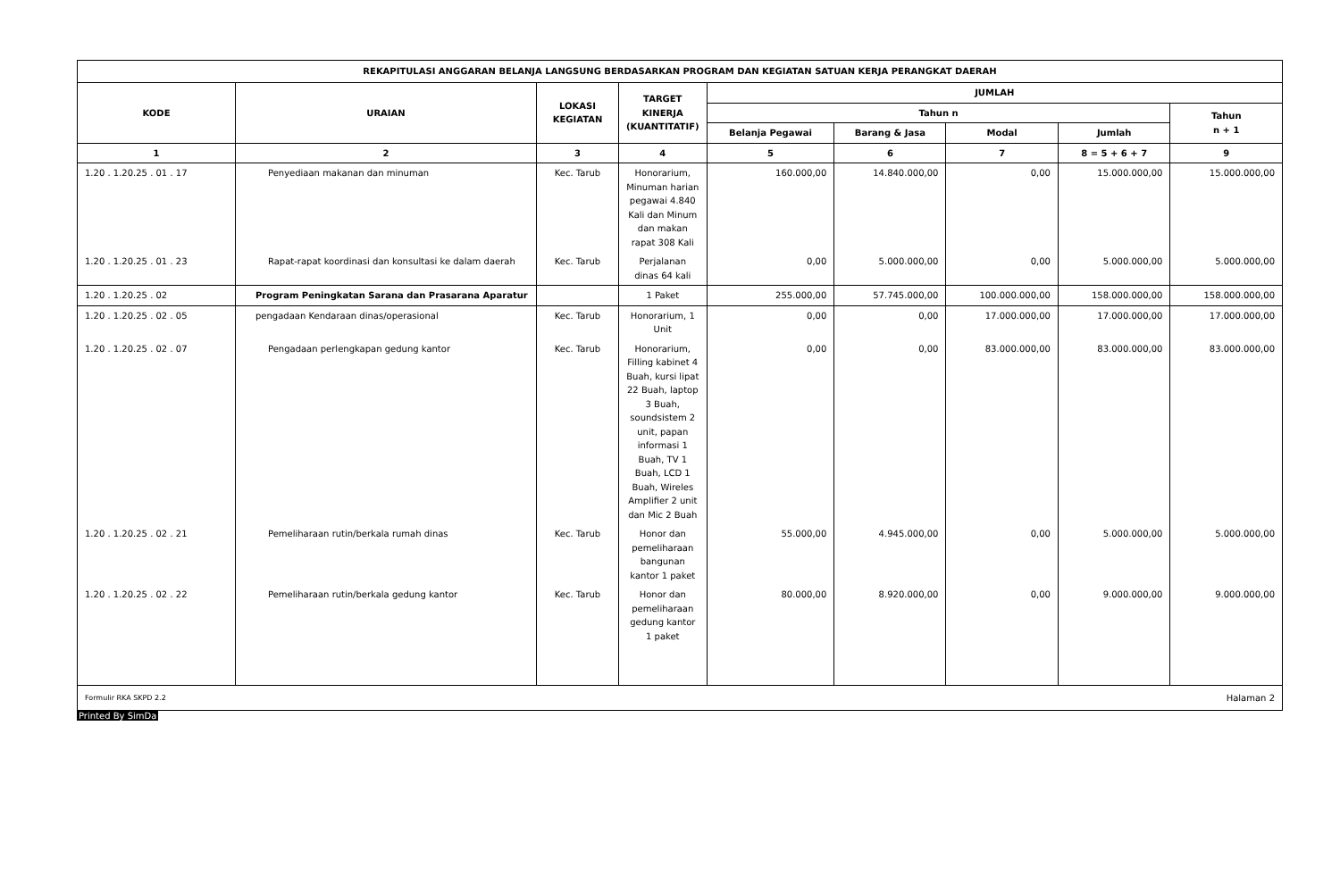| REKAPITULASI ANGGARAN BELANJA LANGSUNG BERDASARKAN PROGRAM DAN KEGIATAN SATUAN KERJA PERANGKAT DAERAH | | | | | | | | |
| --- | --- | --- | --- | --- | --- | --- | --- | --- |
| KODE | URAIAN | LOKASI KEGIATAN | TARGET KINERJA (KUANTITATIF) | JUMLAH | | | | |
| | | | | Tahun n | | | | Tahun n + 1 |
| | | | | Belanja Pegawai | Barang & Jasa | Modal | Jumlah | |
| 1 | 2 | 3 | 4 | 5 | 6 | 7 | 8 = 5 + 6 + 7 | 9 |
| 1.20 . 1.20.25 . 01 . 17 | Penyediaan makanan dan minuman | Kec. Tarub | Honorarium, Minuman harian pegawai 4.840 Kali dan Minum dan makan rapat 308 Kali | 160.000,00 | 14.840.000,00 | 0,00 | 15.000.000,00 | 15.000.000,00 |
| 1.20 . 1.20.25 . 01 . 23 | Rapat-rapat koordinasi dan konsultasi ke dalam daerah | Kec. Tarub | Perjalanan dinas 64 kali | 0,00 | 5.000.000,00 | 0,00 | 5.000.000,00 | 5.000.000,00 |
| 1.20 . 1.20.25 . 02 | Program Peningkatan Sarana dan Prasarana Aparatur | | 1 Paket | 255.000,00 | 57.745.000,00 | 100.000.000,00 | 158.000.000,00 | 158.000.000,00 |
| 1.20 . 1.20.25 . 02 . 05 | pengadaan Kendaraan dinas/operasional | Kec. Tarub | Honorarium, 1 Unit | 0,00 | 0,00 | 17.000.000,00 | 17.000.000,00 | 17.000.000,00 |
| 1.20 . 1.20.25 . 02 . 07 | Pengadaan perlengkapan gedung kantor | Kec. Tarub | Honorarium, Filling kabinet 4 Buah, kursi lipat 22 Buah, laptop 3 Buah, soundsistem 2 unit, papan informasi 1 Buah, TV 1 Buah, LCD 1 Buah, Wireles Amplifier 2 unit dan Mic 2 Buah | 0,00 | 0,00 | 83.000.000,00 | 83.000.000,00 | 83.000.000,00 |
| 1.20 . 1.20.25 . 02 . 21 | Pemeliharaan rutin/berkala rumah dinas | Kec. Tarub | Honor dan pemeliharaan bangunan kantor 1 paket | 55.000,00 | 4.945.000,00 | 0,00 | 5.000.000,00 | 5.000.000,00 |
| 1.20 . 1.20.25 . 02 . 22 | Pemeliharaan rutin/berkala gedung kantor | Kec. Tarub | Honor dan pemeliharaan gedung kantor 1 paket | 80.000,00 | 8.920.000,00 | 0,00 | 9.000.000,00 | 9.000.000,00 |
Formulir RKA SKPD 2.2 Halaman 2
Printed By SimDa